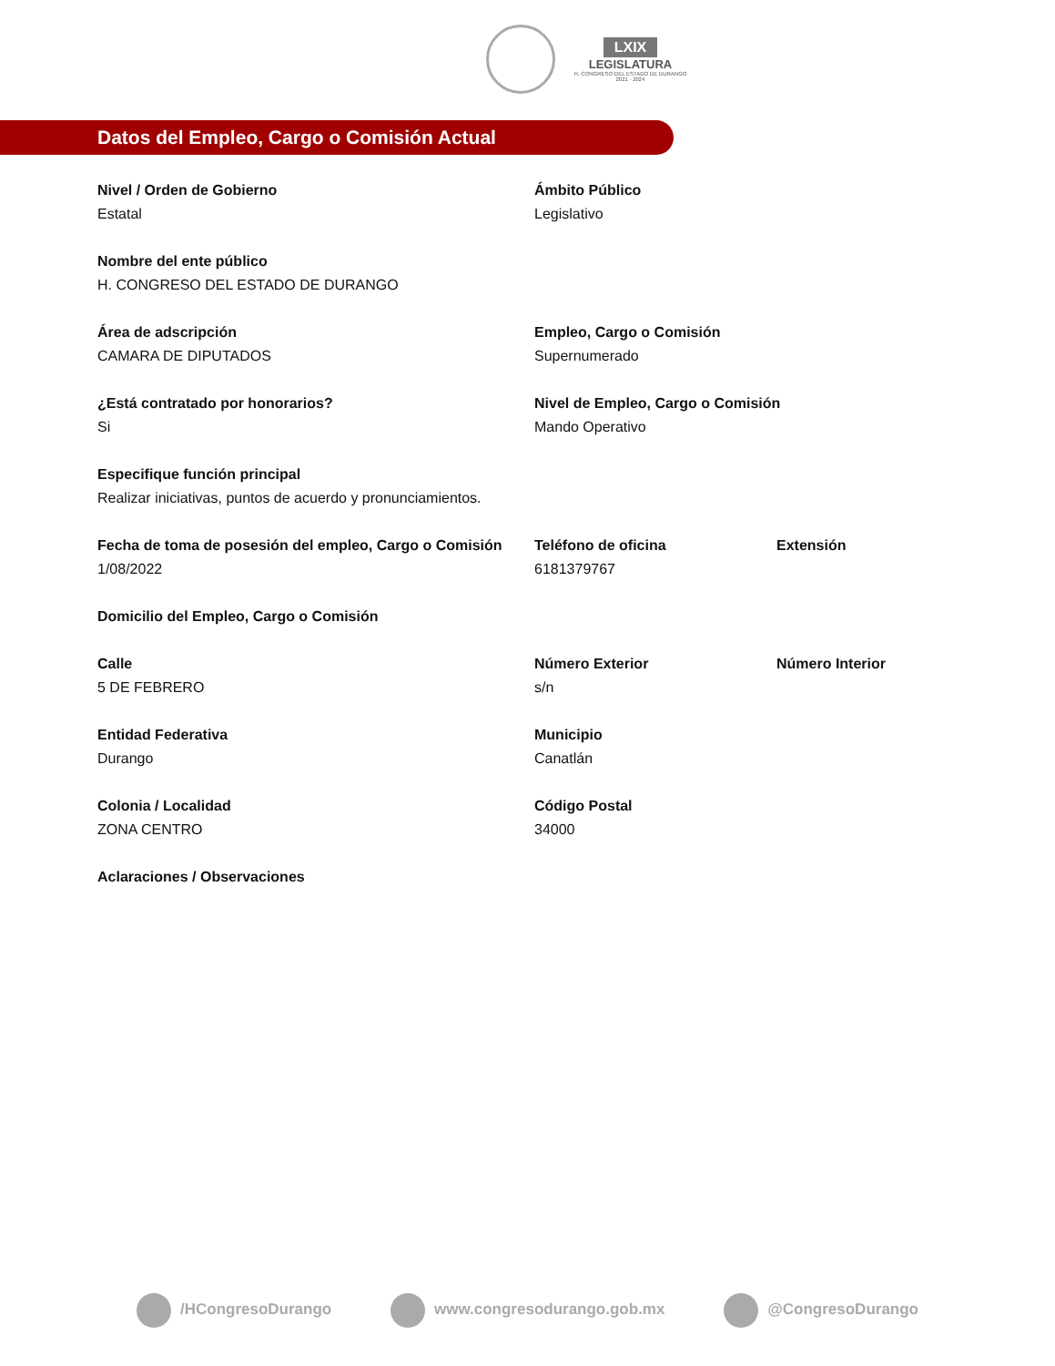LXIX
LEGISLATURA
H. CONGRESO DEL ESTADO DE DURANGO
2021 - 2024
Datos del Empleo, Cargo o Comisión Actual
Nivel / Orden de Gobierno
Estatal
Ámbito Público
Legislativo
Nombre del ente público
H. CONGRESO DEL ESTADO DE DURANGO
Área de adscripción
CAMARA DE DIPUTADOS
Empleo, Cargo o Comisión
Supernumerado
¿Está contratado por honorarios?
Si
Nivel de Empleo, Cargo o Comisión
Mando Operativo
Especifique función principal
Realizar iniciativas, puntos de acuerdo y pronunciamientos.
Fecha de toma de posesión del empleo, Cargo o Comisión
1/08/2022
Teléfono de oficina
6181379767
Extensión
Domicilio del Empleo, Cargo o Comisión
Calle
5 DE FEBRERO
Número Exterior
s/n
Número Interior
Entidad Federativa
Durango
Municipio
Canatlán
Colonia / Localidad
ZONA CENTRO
Código Postal
34000
Aclaraciones / Observaciones
/HCongresoDurango www.congresodurango.gob.mx @CongresoDurango